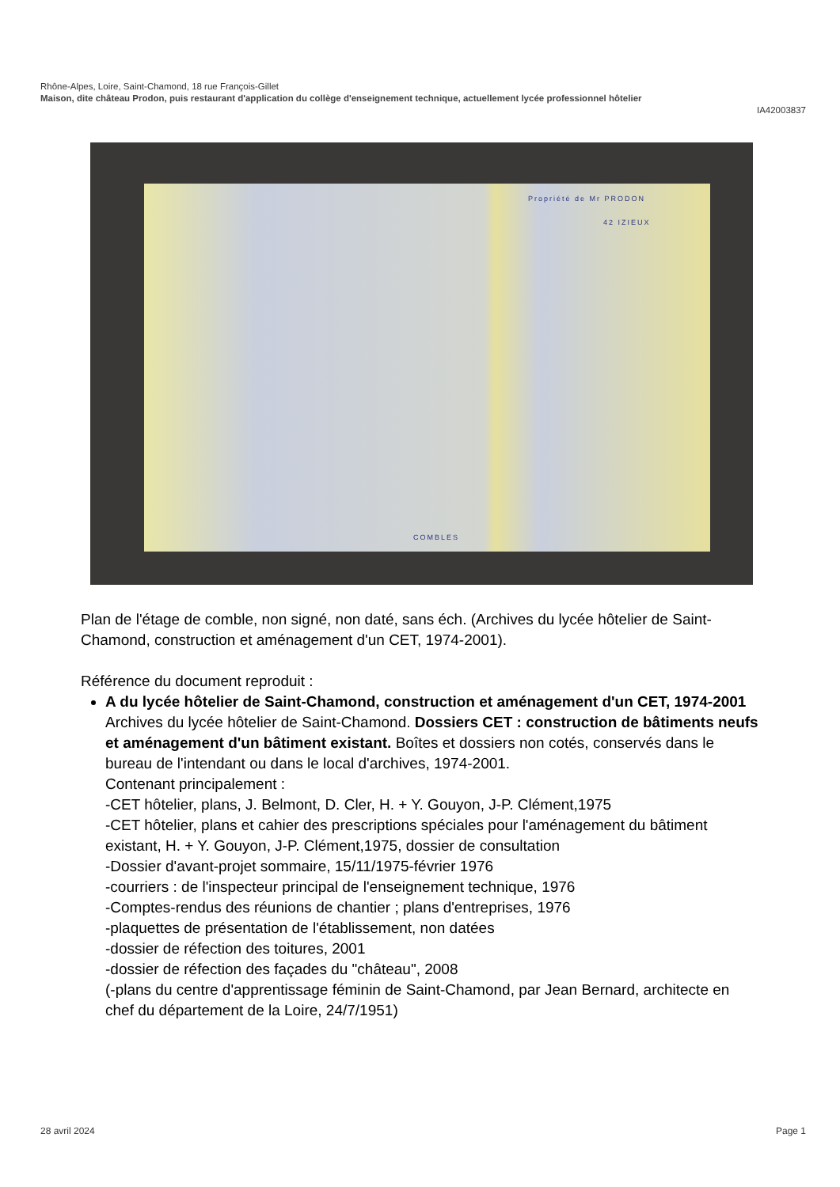Rhône-Alpes, Loire, Saint-Chamond, 18 rue François-Gillet
Maison, dite château Prodon, puis restaurant d'application du collège d'enseignement technique, actuellement lycée professionnel hôtelier
IA42003837
Propriété de Mr PRODON
42 IZIEUX
COMBLES
Plan de l'étage de comble, non signé, non daté, sans éch. (Archives du lycée hôtelier de Saint-Chamond, construction et aménagement d'un CET, 1974-2001).
Référence du document reproduit :
A du lycée hôtelier de Saint-Chamond, construction et aménagement d'un CET, 1974-2001
Archives du lycée hôtelier de Saint-Chamond. Dossiers CET : construction de bâtiments neufs et aménagement d'un bâtiment existant. Boîtes et dossiers non cotés, conservés dans le bureau de l'intendant ou dans le local d'archives, 1974-2001.
Contenant principalement :
-CET hôtelier, plans, J. Belmont, D. Cler, H. + Y. Gouyon, J-P. Clément,1975
-CET hôtelier, plans et cahier des prescriptions spéciales pour l'aménagement du bâtiment existant, H. + Y. Gouyon, J-P. Clément,1975, dossier de consultation
-Dossier d'avant-projet sommaire, 15/11/1975-février 1976
-courriers : de l'inspecteur principal de l'enseignement technique, 1976
-Comptes-rendus des réunions de chantier ; plans d'entreprises, 1976
-plaquettes de présentation de l'établissement, non datées
-dossier de réfection des toitures, 2001
-dossier de réfection des façades du "château", 2008
(-plans du centre d'apprentissage féminin de Saint-Chamond, par Jean Bernard, architecte en chef du département de la Loire, 24/7/1951)
28 avril 2024 Page 1